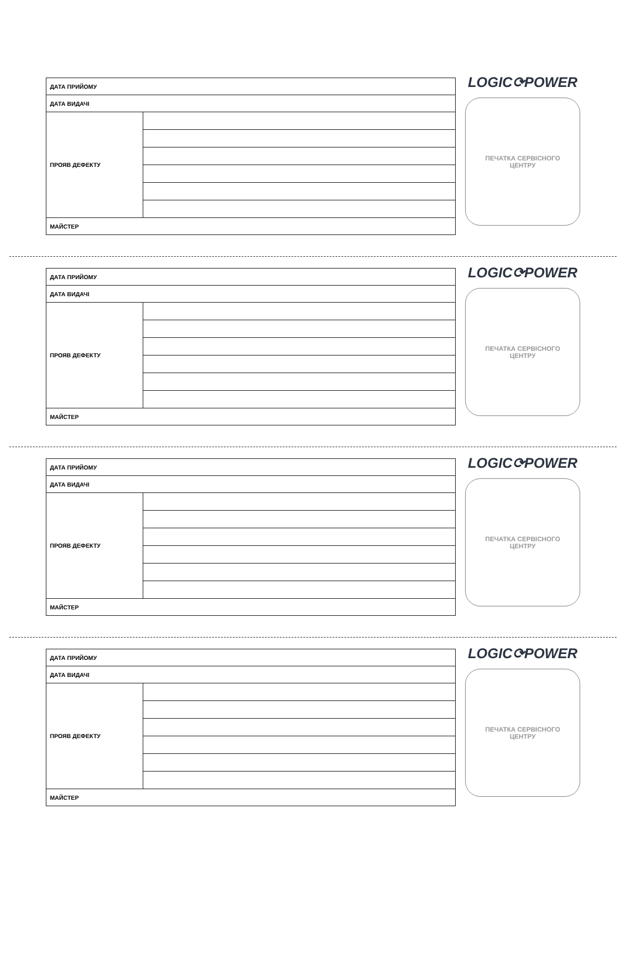| ДАТА ПРИЙОМУ | |
| ДАТА ВИДАЧІ | |
| ПРОЯВ ДЕФЕКТУ | |
| МАЙСТЕР | |
LOGIC⟳POWER
ПЕЧАТКА СЕРВІСНОГО
ЦЕНТРУ
| ДАТА ПРИЙОМУ | |
| ДАТА ВИДАЧІ | |
| ПРОЯВ ДЕФЕКТУ | |
| МАЙСТЕР | |
LOGIC⟳POWER
ПЕЧАТКА СЕРВІСНОГО
ЦЕНТРУ
| ДАТА ПРИЙОМУ | |
| ДАТА ВИДАЧІ | |
| ПРОЯВ ДЕФЕКТУ | |
| МАЙСТЕР | |
LOGIC⟳POWER
ПЕЧАТКА СЕРВІСНОГО
ЦЕНТРУ
| ДАТА ПРИЙОМУ | |
| ДАТА ВИДАЧІ | |
| ПРОЯВ ДЕФЕКТУ | |
| МАЙСТЕР | |
LOGIC⟳POWER
ПЕЧАТКА СЕРВІСНОГО
ЦЕНТРУ